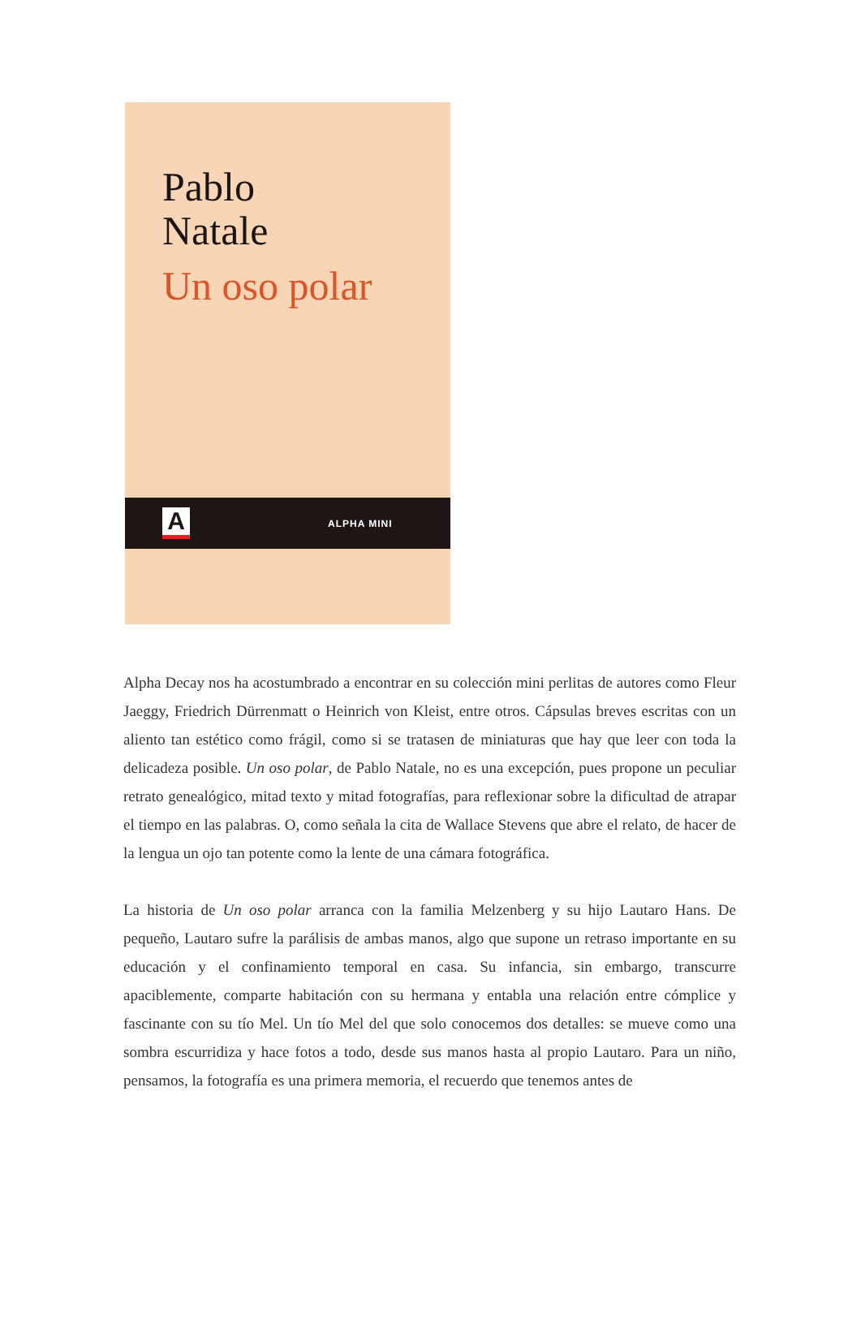Pablo
Natale
Un oso polar
A
ALPHA MINI
Alpha Decay nos ha acostumbrado a encontrar en su colección mini perlitas de autores como Fleur Jaeggy, Friedrich Dürrenmatt o Heinrich von Kleist, entre otros. Cápsulas breves escritas con un aliento tan estético como frágil, como si se tratasen de miniaturas que hay que leer con toda la delicadeza posible. Un oso polar, de Pablo Natale, no es una excepción, pues propone un peculiar retrato genealógico, mitad texto y mitad fotografías, para reflexionar sobre la dificultad de atrapar el tiempo en las palabras. O, como señala la cita de Wallace Stevens que abre el relato, de hacer de la lengua un ojo tan potente como la lente de una cámara fotográfica.
La historia de Un oso polar arranca con la familia Melzenberg y su hijo Lautaro Hans. De pequeño, Lautaro sufre la parálisis de ambas manos, algo que supone un retraso importante en su educación y el confinamiento temporal en casa. Su infancia, sin embargo, transcurre apaciblemente, comparte habitación con su hermana y entabla una relación entre cómplice y fascinante con su tío Mel. Un tío Mel del que solo conocemos dos detalles: se mueve como una sombra escurridiza y hace fotos a todo, desde sus manos hasta al propio Lautaro. Para un niño, pensamos, la fotografía es una primera memoria, el recuerdo que tenemos antes de